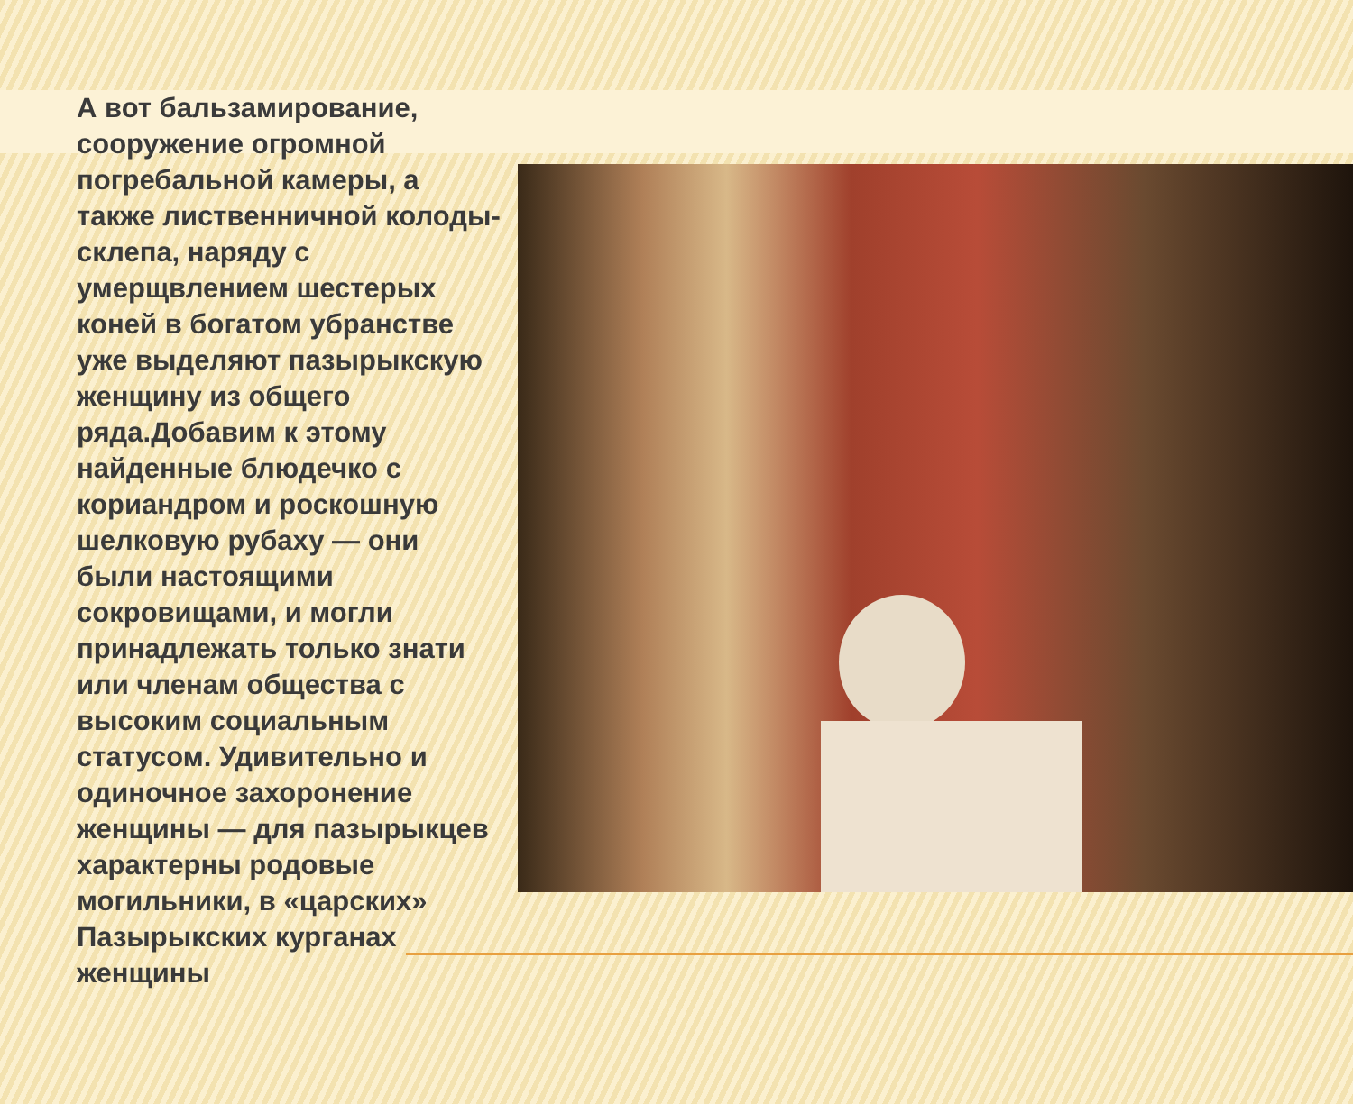А вот бальзамирование, сооружение огромной погребальной камеры, а также лиственничной колоды-склепа, наряду с умерщвлением шестерых коней в богатом убранстве уже выделяют пазырыкскую женщину из общего ряда.Добавим к этому найденные блюдечко с кориандром и роскошную шелковую рубаху — они были настоящими сокровищами, и могли принадлежать только знати или членам общества с высоким социальным статусом. Удивительно и одиночное захоронение женщины — для пазырыкцев характерны родовые могильники, в «царских» Пазырыкских курганах женщины